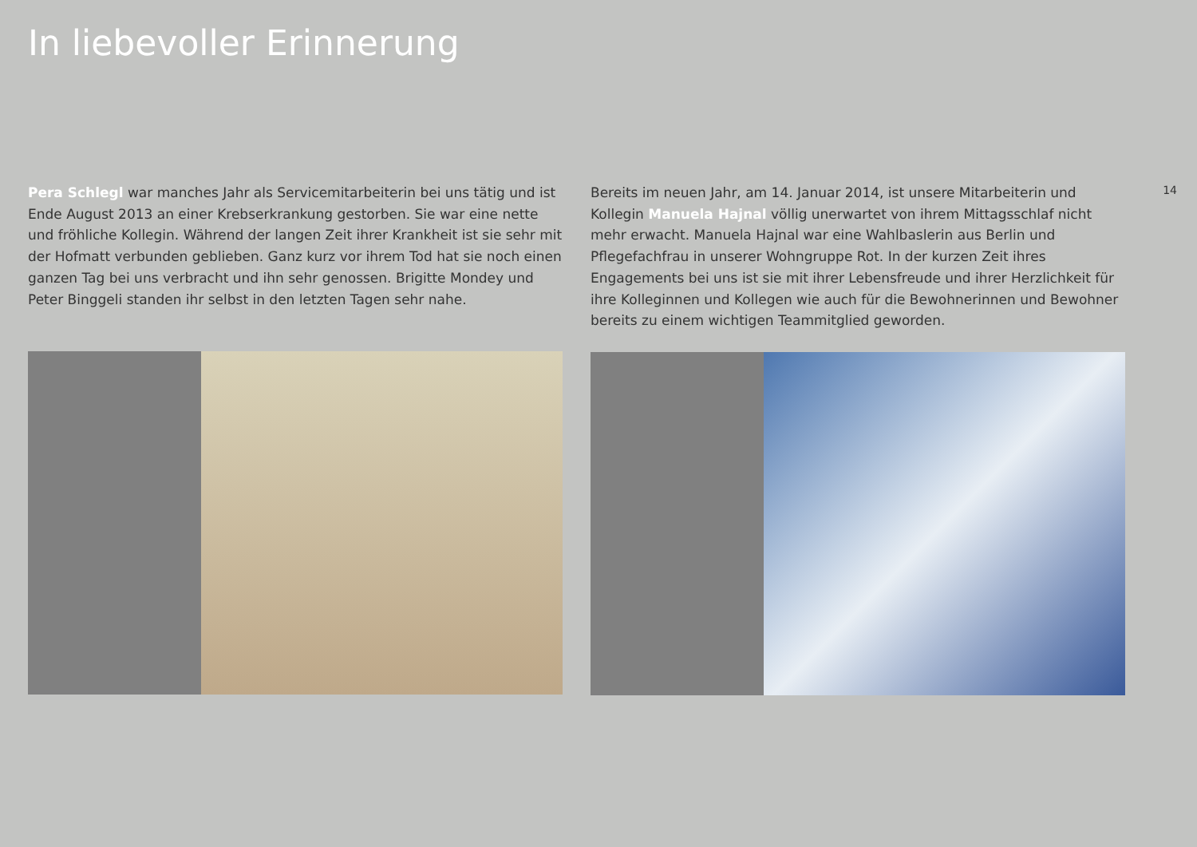In liebevoller Erinnerung
Pera Schlegl war manches Jahr als Servicemitarbeiterin bei uns tätig und ist Ende August 2013 an einer Krebserkrankung gestorben. Sie war eine nette und fröhliche Kollegin. Während der langen Zeit ihrer Krankheit ist sie sehr mit der Hofmatt verbunden geblieben. Ganz kurz vor ihrem Tod hat sie noch einen ganzen Tag bei uns verbracht und ihn sehr genossen. Brigitte Mondey und Peter Binggeli standen ihr selbst in den letzten Tagen sehr nahe.
Bereits im neuen Jahr, am 14. Januar 2014, ist unsere Mitarbeiterin und Kollegin Manuela Hajnal völlig unerwartet von ihrem Mittagsschlaf nicht mehr erwacht. Manuela Hajnal war eine Wahlbaslerin aus Berlin und Pflegefachfrau in unserer Wohngruppe Rot. In der kurzen Zeit ihres Engagements bei uns ist sie mit ihrer Lebensfreude und ihrer Herzlichkeit für ihre Kolleginnen und Kollegen wie auch für die Bewohnerinnen und Bewohner bereits zu einem wichtigen Teammitglied geworden.
14